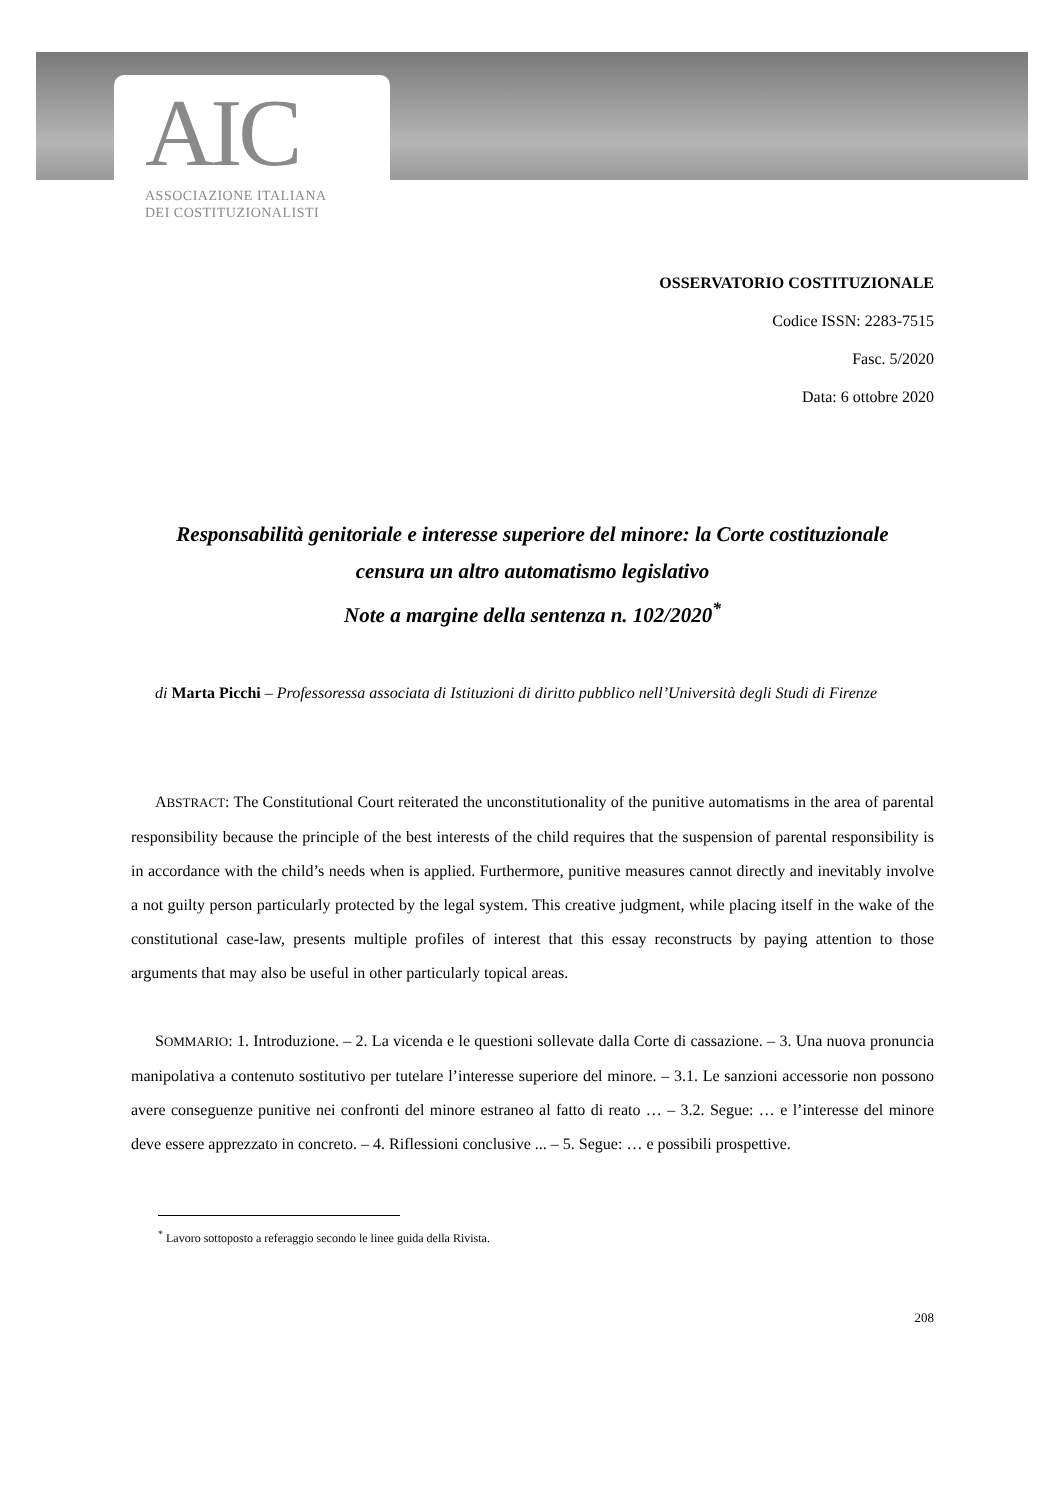AIC
ASSOCIAZIONE ITALIANA
DEI COSTITUZIONALISTI
OSSERVATORIO COSTITUZIONALE
Codice ISSN: 2283-7515
Fasc. 5/2020
Data: 6 ottobre 2020
Responsabilità genitoriale e interesse superiore del minore: la Corte costituzionale
censura un altro automatismo legislativo
Note a margine della sentenza n. 102/2020<sup>*</sup>
di Marta Picchi – Professoressa associata di Istituzioni di diritto pubblico nell’Università degli Studi di Firenze
ABSTRACT: The Constitutional Court reiterated the unconstitutionality of the punitive automatisms in the area of parental responsibility because the principle of the best interests of the child requires that the suspension of parental responsibility is in accordance with the child’s needs when is applied. Furthermore, punitive measures cannot directly and inevitably involve a not guilty person particularly protected by the legal system. This creative judgment, while placing itself in the wake of the constitutional case-law, presents multiple profiles of interest that this essay reconstructs by paying attention to those arguments that may also be useful in other particularly topical areas.
SOMMARIO: 1. Introduzione. – 2. La vicenda e le questioni sollevate dalla Corte di cassazione. – 3. Una nuova pronuncia manipolativa a contenuto sostitutivo per tutelare l’interesse superiore del minore. – 3.1. Le sanzioni accessorie non possono avere conseguenze punitive nei confronti del minore estraneo al fatto di reato … – 3.2. Segue: … e l’interesse del minore deve essere apprezzato in concreto. – 4. Riflessioni conclusive ... – 5. Segue: … e possibili prospettive.
<sup>*</sup> Lavoro sottoposto a referaggio secondo le linee guida della Rivista.
208